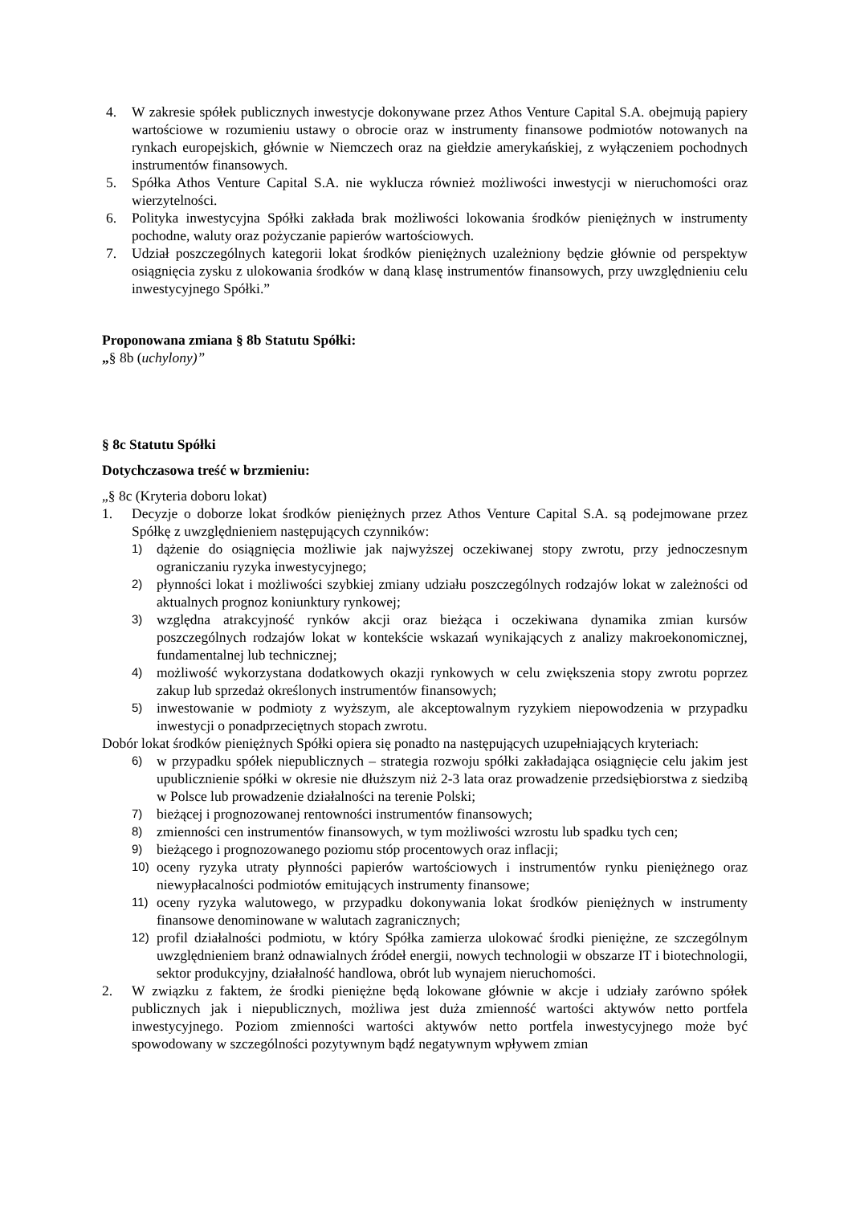4. W zakresie spółek publicznych inwestycje dokonywane przez Athos Venture Capital S.A. obejmują papiery wartościowe w rozumieniu ustawy o obrocie oraz w instrumenty finansowe podmiotów notowanych na rynkach europejskich, głównie w Niemczech oraz na giełdzie amerykańskiej, z wyłączeniem pochodnych instrumentów finansowych.
5. Spółka Athos Venture Capital S.A. nie wyklucza również możliwości inwestycji w nieruchomości oraz wierzytelności.
6. Polityka inwestycyjna Spółki zakłada brak możliwości lokowania środków pieniężnych w instrumenty pochodne, waluty oraz pożyczanie papierów wartościowych.
7. Udział poszczególnych kategorii lokat środków pieniężnych uzależniony będzie głównie od perspektyw osiągnięcia zysku z ulokowania środków w daną klasę instrumentów finansowych, przy uwzględnieniu celu inwestycyjnego Spółki.”
Proponowana zmiana § 8b Statutu Spółki:
„§ 8b (uchylony)”
§ 8c Statutu Spółki
Dotychczasowa treść w brzmieniu:
„§ 8c (Kryteria doboru lokat)
1. Decyzje o doborze lokat środków pieniężnych przez Athos Venture Capital S.A. są podejmowane przez Spółkę z uwzględnieniem następujących czynników:
1) dążenie do osiągnięcia możliwie jak najwyższej oczekiwanej stopy zwrotu, przy jednoczesnym ograniczaniu ryzyka inwestycyjnego;
2) płynności lokat i możliwości szybkiej zmiany udziału poszczególnych rodzajów lokat w zależności od aktualnych prognoz koniunktury rynkowej;
3) względna atrakcyjność rynków akcji oraz bieżąca i oczekiwana dynamika zmian kursów poszczególnych rodzajów lokat w kontekście wskazań wynikających z analizy makroekonomicznej, fundamentalnej lub technicznej;
4) możliwość wykorzystana dodatkowych okazji rynkowych w celu zwiększenia stopy zwrotu poprzez zakup lub sprzedaż określonych instrumentów finansowych;
5) inwestowanie w podmioty z wyższym, ale akceptowalnym ryzykiem niepowodzenia w przypadku inwestycji o ponadprzeciętnych stopach zwrotu.
Dobór lokat środków pieniężnych Spółki opiera się ponadto na następujących uzupełniających kryteriach:
6) w przypadku spółek niepublicznych – strategia rozwoju spółki zakładająca osiągnięcie celu jakim jest upublicznienie spółki w okresie nie dłuższym niż 2-3 lata oraz prowadzenie przedsiębiorstwa z siedzibą w Polsce lub prowadzenie działalności na terenie Polski;
7) bieżącej i prognozowanej rentowności instrumentów finansowych;
8) zmienności cen instrumentów finansowych, w tym możliwości wzrostu lub spadku tych cen;
9) bieżącego i prognozowanego poziomu stóp procentowych oraz inflacji;
10) oceny ryzyka utraty płynności papierów wartościowych i instrumentów rynku pieniężnego oraz niewypłacalności podmiotów emitujących instrumenty finansowe;
11) oceny ryzyka walutowego, w przypadku dokonywania lokat środków pieniężnych w instrumenty finansowe denominowane w walutach zagranicznych;
12) profil działalności podmiotu, w który Spółka zamierza ulokować środki pieniężne, ze szczególnym uwzględnieniem branż odnawialnych źródeł energii, nowych technologii w obszarze IT i biotechnologii, sektor produkcyjny, działalność handlowa, obrót lub wynajem nieruchomości.
2. W związku z faktem, że środki pieniężne będą lokowane głównie w akcje i udziały zarówno spółek publicznych jak i niepublicznych, możliwa jest duża zmienność wartości aktywów netto portfela inwestycyjnego. Poziom zmienności wartości aktywów netto portfela inwestycyjnego może być spowodowany w szczególności pozytywnym bądź negatywnym wpływem zmian